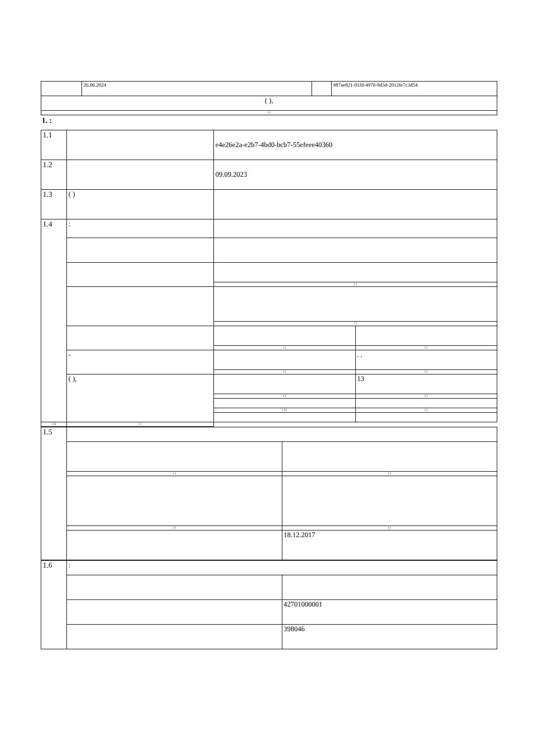| | 26.06.2024 | | 987ae821-01fd-4970-8d3d-2012fe7c3d54 |
| ( ), | | | |
| ( ) | | | |
1. :
| 1.1 | | e4e26e2a-e2b7-4bd0-bcb7-55efeee40360 | |
| 1.2 | | 09.09.2023 | |
| 1.3 | ( ) | | |
| 1.4 | : | | |
| | | ( ) | |
| | | ( ) | |
| | | ( ) | ( ) |
| | - | | . . |
| | | ( ) | ( ) |
| | ( ), | | 13 |
| | | ( ) | ( ) |
| | | ( 1) | ( ) |
| | ( 2) | ( ) | |
| 1.5 | | |
| | ( ) | ( ) |
| | ( ) | ( ) |
| | | 18.12.2017 |
| 1.6 | : | |
| | | 42701000001 |
| | | 398046 |